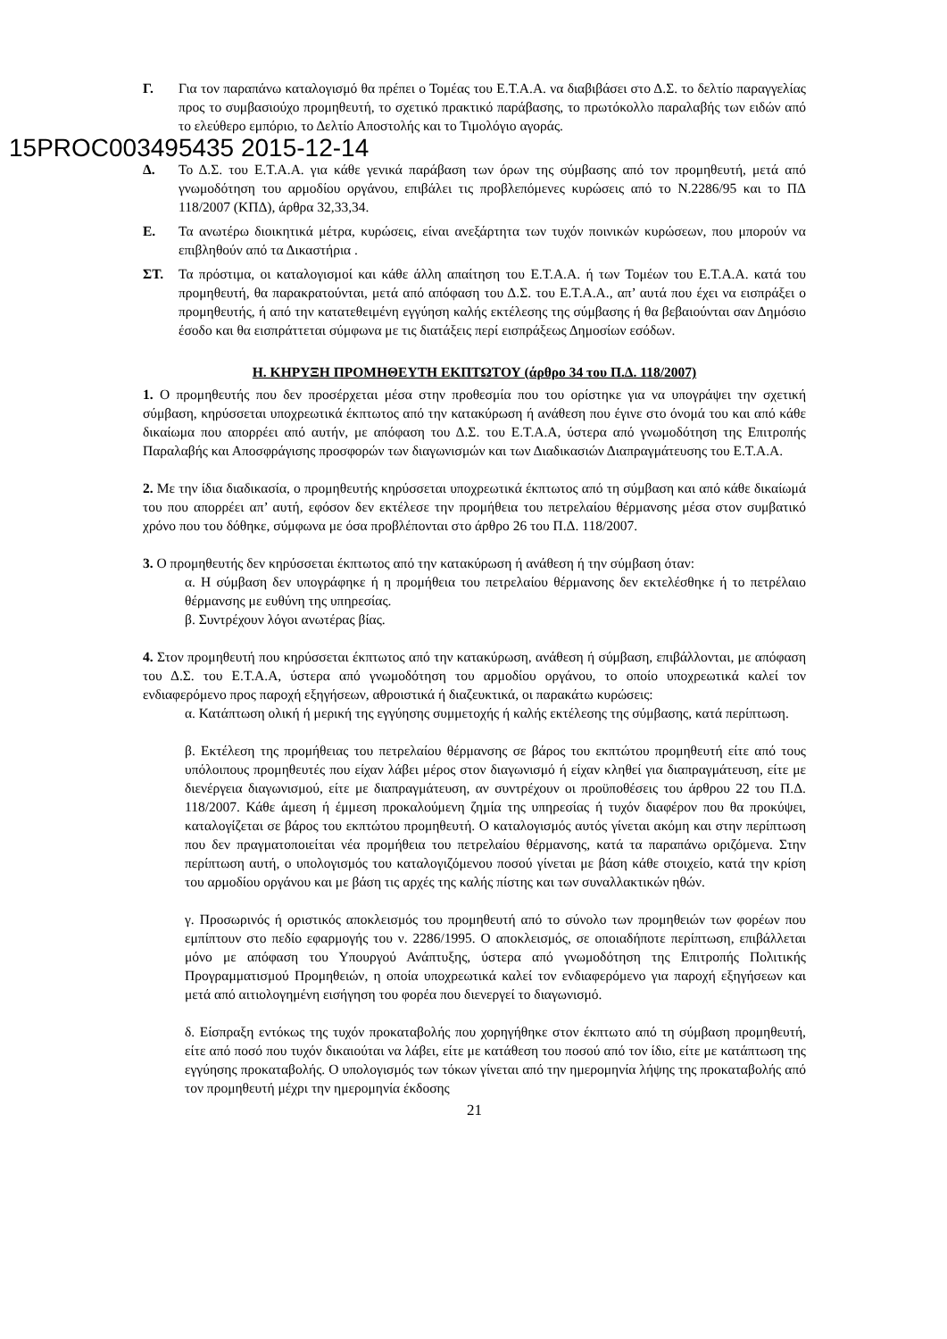Γ. Για τον παραπάνω καταλογισμό θα πρέπει ο Τομέας του Ε.Τ.Α.Α. να διαβιβάσει στο Δ.Σ. το δελτίο παραγγελίας προς το συμβασιούχο προμηθευτή, το σχετικό πρακτικό παράβασης, το πρωτόκολλο παραλαβής των ειδών από το ελεύθερο εμπόριο, το Δελτίο Αποστολής και το Τιμολόγιο αγοράς.
15PROC003495435 2015-12-14
Δ. Το Δ.Σ. του Ε.Τ.Α.Α. για κάθε γενικά παράβαση των όρων της σύμβασης από τον προμηθευτή, μετά από γνωμοδότηση του αρμοδίου οργάνου, επιβάλει τις προβλεπόμενες κυρώσεις από το Ν.2286/95 και το ΠΔ 118/2007 (ΚΠΔ), άρθρα 32,33,34.
Ε. Τα ανωτέρω διοικητικά μέτρα, κυρώσεις, είναι ανεξάρτητα των τυχόν ποινικών κυρώσεων, που μπορούν να επιβληθούν από τα Δικαστήρια .
ΣΤ. Τα πρόστιμα, οι καταλογισμοί και κάθε άλλη απαίτηση του Ε.Τ.Α.Α. ή των Τομέων του Ε.Τ.Α.Α. κατά του προμηθευτή, θα παρακρατούνται, μετά από απόφαση του Δ.Σ. του Ε.Τ.Α.Α., απ’ αυτά που έχει να εισπράξει ο προμηθευτής, ή από την κατατεθειμένη εγγύηση καλής εκτέλεσης της σύμβασης ή θα βεβαιούνται σαν Δημόσιο έσοδο και θα εισπράττεται σύμφωνα με τις διατάξεις περί εισπράξεως Δημοσίων εσόδων.
Η. ΚΗΡΥΞΗ ΠΡΟΜΗΘΕΥΤΗ ΕΚΠΤΩΤΟΥ (άρθρο 34 του Π.Δ. 118/2007)
1. Ο προμηθευτής που δεν προσέρχεται μέσα στην προθεσμία που του ορίστηκε για να υπογράψει την σχετική σύμβαση, κηρύσσεται υποχρεωτικά έκπτωτος από την κατακύρωση ή ανάθεση που έγινε στο όνομά του και από κάθε δικαίωμα που απορρέει από αυτήν, με απόφαση του Δ.Σ. του Ε.Τ.Α.Α, ύστερα από γνωμοδότηση της Επιτροπής Παραλαβής και Αποσφράγισης προσφορών των διαγωνισμών και των Διαδικασιών Διαπραγμάτευσης του Ε.Τ.Α.Α.
2. Με την ίδια διαδικασία, ο προμηθευτής κηρύσσεται υποχρεωτικά έκπτωτος από τη σύμβαση και από κάθε δικαίωμά του που απορρέει απ’ αυτή, εφόσον δεν εκτέλεσε την προμήθεια του πετρελαίου θέρμανσης μέσα στον συμβατικό χρόνο που του δόθηκε, σύμφωνα με όσα προβλέπονται στο άρθρο 26 του Π.Δ. 118/2007.
3. Ο προμηθευτής δεν κηρύσσεται έκπτωτος από την κατακύρωση ή ανάθεση ή την σύμβαση όταν:
α. Η σύμβαση δεν υπογράφηκε ή η προμήθεια του πετρελαίου θέρμανσης δεν εκτελέσθηκε ή το πετρέλαιο θέρμανσης με ευθύνη της υπηρεσίας.
β. Συντρέχουν λόγοι ανωτέρας βίας.
4. Στον προμηθευτή που κηρύσσεται έκπτωτος από την κατακύρωση, ανάθεση ή σύμβαση, επιβάλλονται, με απόφαση του Δ.Σ. του Ε.Τ.Α.Α, ύστερα από γνωμοδότηση του αρμοδίου οργάνου, το οποίο υποχρεωτικά καλεί τον ενδιαφερόμενο προς παροχή εξηγήσεων, αθροιστικά ή διαζευκτικά, οι παρακάτω κυρώσεις:
α. Κατάπτωση ολική ή μερική της εγγύησης συμμετοχής ή καλής εκτέλεσης της σύμβασης, κατά περίπτωση.
β. Εκτέλεση της προμήθειας του πετρελαίου θέρμανσης σε βάρος του εκπτώτου προμηθευτή είτε από τους υπόλοιπους προμηθευτές που είχαν λάβει μέρος στον διαγωνισμό ή είχαν κληθεί για διαπραγμάτευση, είτε με διενέργεια διαγωνισμού, είτε με διαπραγμάτευση, αν συντρέχουν οι προϋποθέσεις του άρθρου 22 του Π.Δ. 118/2007. Κάθε άμεση ή έμμεση προκαλούμενη ζημία της υπηρεσίας ή τυχόν διαφέρον που θα προκύψει, καταλογίζεται σε βάρος του εκπτώτου προμηθευτή. Ο καταλογισμός αυτός γίνεται ακόμη και στην περίπτωση που δεν πραγματοποιείται νέα προμήθεια του πετρελαίου θέρμανσης, κατά τα παραπάνω οριζόμενα. Στην περίπτωση αυτή, ο υπολογισμός του καταλογιζόμενου ποσού γίνεται με βάση κάθε στοιχείο, κατά την κρίση του αρμοδίου οργάνου και με βάση τις αρχές της καλής πίστης και των συναλλακτικών ηθών.
γ. Προσωρινός ή οριστικός αποκλεισμός του προμηθευτή από το σύνολο των προμηθειών των φορέων που εμπίπτουν στο πεδίο εφαρμογής του ν. 2286/1995. Ο αποκλεισμός, σε οποιαδήποτε περίπτωση, επιβάλλεται μόνο με απόφαση του Υπουργού Ανάπτυξης, ύστερα από γνωμοδότηση της Επιτροπής Πολιτικής Προγραμματισμού Προμηθειών, η οποία υποχρεωτικά καλεί τον ενδιαφερόμενο για παροχή εξηγήσεων και μετά από αιτιολογημένη εισήγηση του φορέα που διενεργεί το διαγωνισμό.
δ. Είσπραξη εντόκως της τυχόν προκαταβολής που χορηγήθηκε στον έκπτωτο από τη σύμβαση προμηθευτή, είτε από ποσό που τυχόν δικαιούται να λάβει, είτε με κατάθεση του ποσού από τον ίδιο, είτε με κατάπτωση της εγγύησης προκαταβολής. Ο υπολογισμός των τόκων γίνεται από την ημερομηνία λήψης της προκαταβολής από τον προμηθευτή μέχρι την ημερομηνία έκδοσης
21